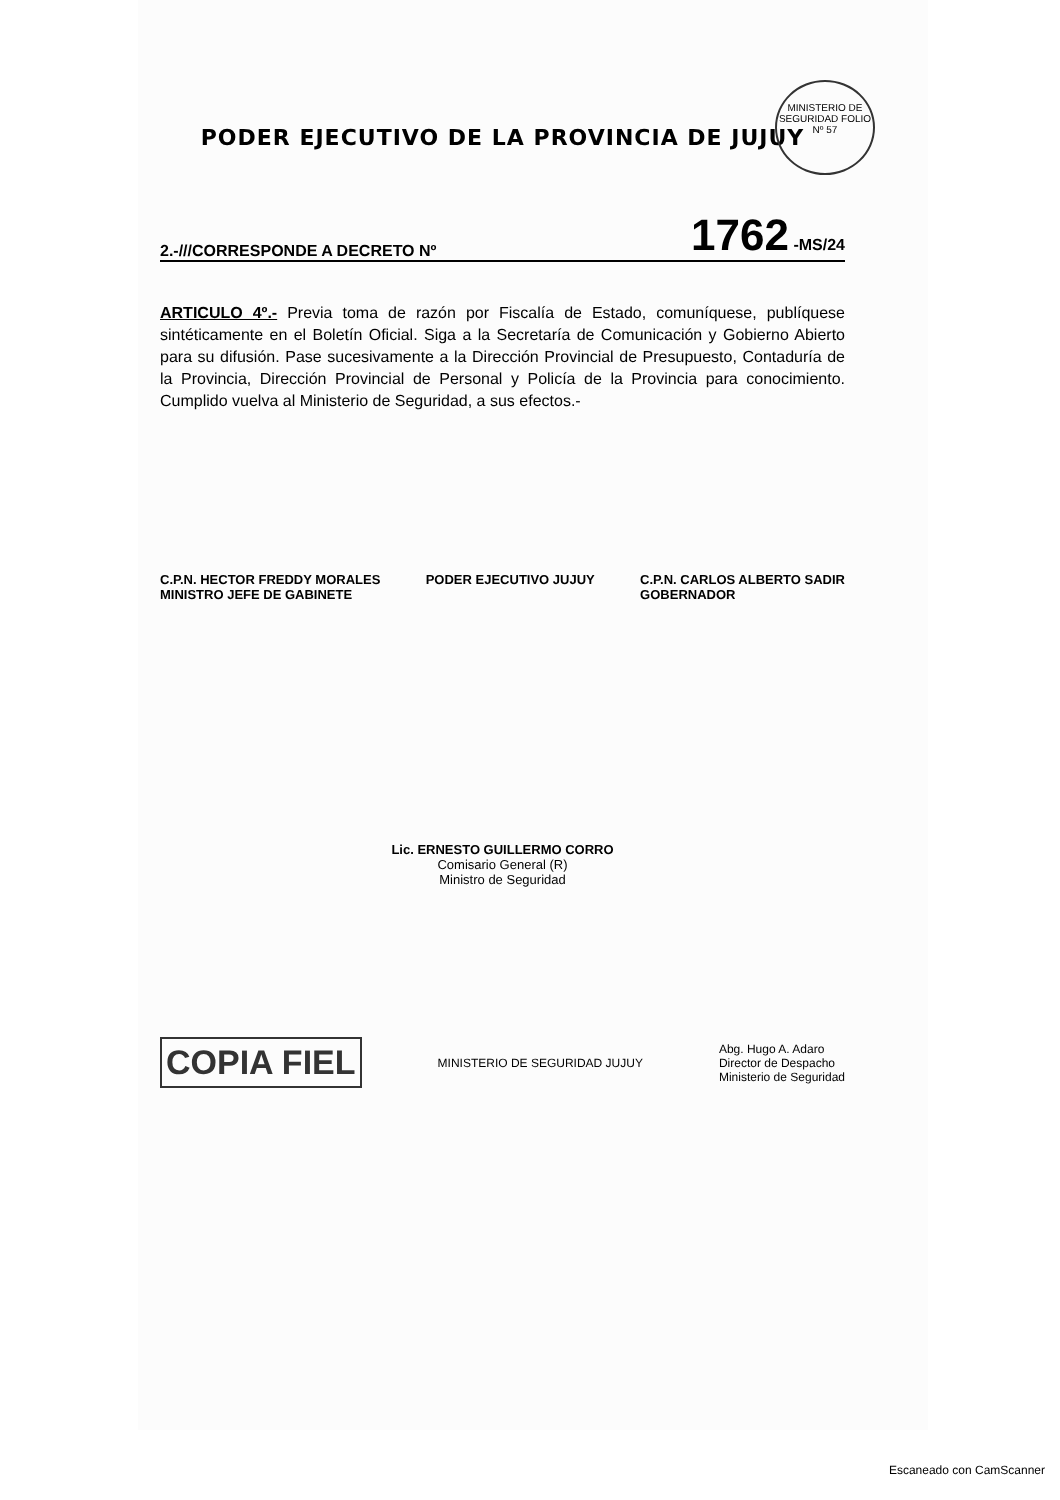MINISTERIO DE SEGURIDAD FOLIO
Nº 57
PODER EJECUTIVO DE LA PROVINCIA DE JUJUY
2.-///CORRESPONDE A DECRETO Nº 1762 -MS/24
ARTICULO 4º.- Previa toma de razón por Fiscalía de Estado, comuníquese, publíquese sintéticamente en el Boletín Oficial. Siga a la Secretaría de Comunicación y Gobierno Abierto para su difusión. Pase sucesivamente a la Dirección Provincial de Presupuesto, Contaduría de la Provincia, Dirección Provincial de Personal y Policía de la Provincia para conocimiento. Cumplido vuelva al Ministerio de Seguridad, a sus efectos.-
C.P.N. HECTOR FREDDY MORALES
MINISTRO JEFE DE GABINETE
PODER EJECUTIVO JUJUY C.P.N. CARLOS ALBERTO SADIR
GOBERNADOR
Lic. ERNESTO GUILLERMO CORRO
Comisario General (R)
Ministro de Seguridad
COPIA FIEL MINISTERIO DE SEGURIDAD JUJUY Abg. Hugo A. Adaro
Director de Despacho
Ministerio de Seguridad
Escaneado con CamScanner